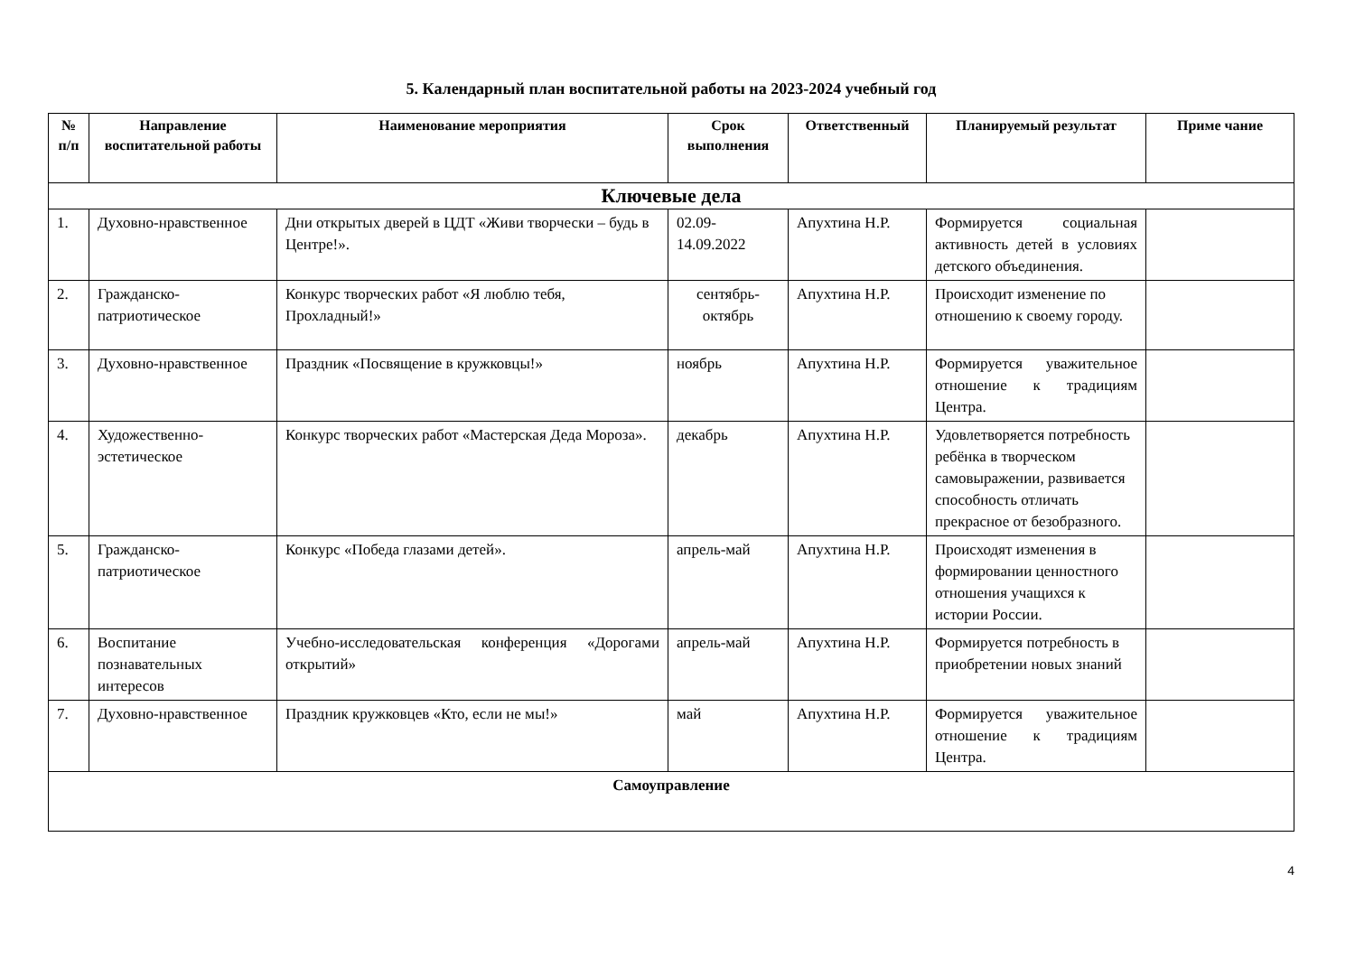5. Календарный план воспитательной работы на 2023-2024 учебный год
| № п/п | Направление воспитательной работы | Наименование мероприятия | Срок выполнения | Ответственный | Планируемый результат | Приме чание |
| --- | --- | --- | --- | --- | --- | --- |
| Ключевые дела | | | | | | |
| 1. | Духовно-нравственное | Дни открытых дверей в ЦДТ «Живи творчески – будь в Центре!». | 02.09-14.09.2022 | Апухтина Н.Р. | Формируется социальная активность детей в условиях детского объединения. | |
| 2. | Гражданско-патриотическое | Конкурс творческих работ «Я люблю тебя, Прохладный!» | сентябрь-октябрь | Апухтина Н.Р. | Происходит изменение по отношению к своему городу. | |
| 3. | Духовно-нравственное | Праздник «Посвящение в кружковцы!» | ноябрь | Апухтина Н.Р. | Формируется уважительное отношение к традициям Центра. | |
| 4. | Художественно-эстетическое | Конкурс творческих работ «Мастерская Деда Мороза». | декабрь | Апухтина Н.Р. | Удовлетворяется потребность ребёнка в творческом самовыражении, развивается способность отличать прекрасное от безобразного. | |
| 5. | Гражданско-патриотическое | Конкурс «Победа глазами детей». | апрель-май | Апухтина Н.Р. | Происходят изменения в формировании ценностного отношения учащихся к истории России. | |
| 6. | Воспитание познавательных интересов | Учебно-исследовательская конференция «Дорогами открытий» | апрель-май | Апухтина Н.Р. | Формируется потребность в приобретении новых знаний | |
| 7. | Духовно-нравственное | Праздник кружковцев «Кто, если не мы!» | май | Апухтина Н.Р. | Формируется уважительное отношение к традициям Центра. | |
| Самоуправление | | | | | | |
4